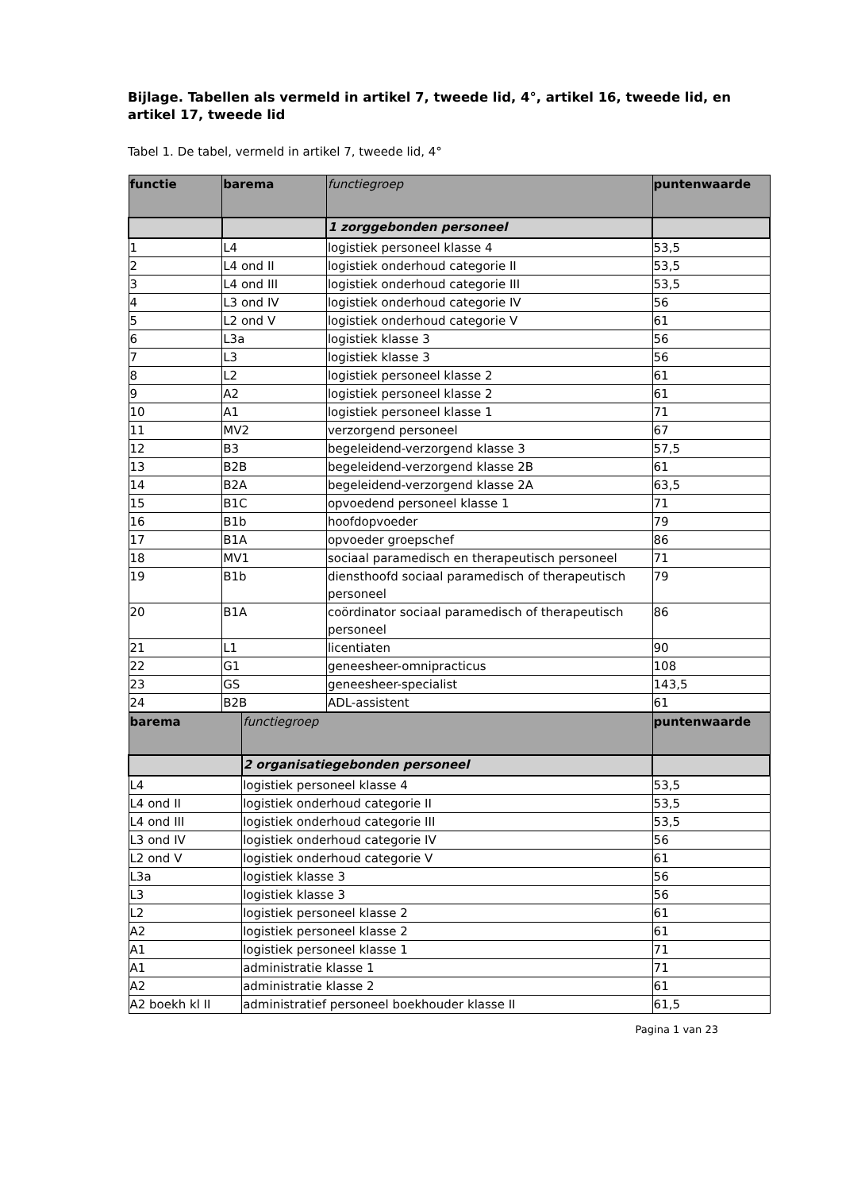Bijlage. Tabellen als vermeld in artikel 7, tweede lid, 4°, artikel 16, tweede lid, en artikel 17, tweede lid
Tabel 1. De tabel, vermeld in artikel 7, tweede lid, 4°
| functie | barema | functiegroep | puntenwaarde |
| --- | --- | --- | --- |
| | | 1 zorggebonden personeel | |
| 1 | L4 | logistiek personeel klasse 4 | 53,5 |
| 2 | L4 ond II | logistiek onderhoud categorie II | 53,5 |
| 3 | L4 ond III | logistiek onderhoud categorie III | 53,5 |
| 4 | L3 ond IV | logistiek onderhoud categorie IV | 56 |
| 5 | L2 ond V | logistiek onderhoud categorie V | 61 |
| 6 | L3a | logistiek klasse 3 | 56 |
| 7 | L3 | logistiek klasse 3 | 56 |
| 8 | L2 | logistiek personeel klasse 2 | 61 |
| 9 | A2 | logistiek personeel klasse 2 | 61 |
| 10 | A1 | logistiek personeel klasse 1 | 71 |
| 11 | MV2 | verzorgend personeel | 67 |
| 12 | B3 | begeleidend-verzorgend klasse 3 | 57,5 |
| 13 | B2B | begeleidend-verzorgend klasse 2B | 61 |
| 14 | B2A | begeleidend-verzorgend klasse 2A | 63,5 |
| 15 | B1C | opvoedend personeel klasse 1 | 71 |
| 16 | B1b | hoofdopvoeder | 79 |
| 17 | B1A | opvoeder groepschef | 86 |
| 18 | MV1 | sociaal paramedisch en therapeutisch personeel | 71 |
| 19 | B1b | diensthoofd sociaal paramedisch of therapeutisch personeel | 79 |
| 20 | B1A | coördinator sociaal paramedisch of therapeutisch personeel | 86 |
| 21 | L1 | licentiaten | 90 |
| 22 | G1 | geneesheer-omnipracticus | 108 |
| 23 | GS | geneesheer-specialist | 143,5 |
| 24 | B2B | ADL-assistent | 61 |
| barema | functiegroep | puntenwaarde |
| --- | --- | --- |
| | 2 organisatiegebonden personeel | |
| L4 | logistiek personeel klasse 4 | 53,5 |
| L4 ond II | logistiek onderhoud categorie II | 53,5 |
| L4 ond III | logistiek onderhoud categorie III | 53,5 |
| L3 ond IV | logistiek onderhoud categorie IV | 56 |
| L2 ond V | logistiek onderhoud categorie V | 61 |
| L3a | logistiek klasse 3 | 56 |
| L3 | logistiek klasse 3 | 56 |
| L2 | logistiek personeel klasse 2 | 61 |
| A2 | logistiek personeel klasse 2 | 61 |
| A1 | logistiek personeel klasse 1 | 71 |
| A1 | administratie klasse 1 | 71 |
| A2 | administratie klasse 2 | 61 |
| A2 boekh kl II | administratief personeel boekhouder klasse II | 61,5 |
Pagina 1 van 23